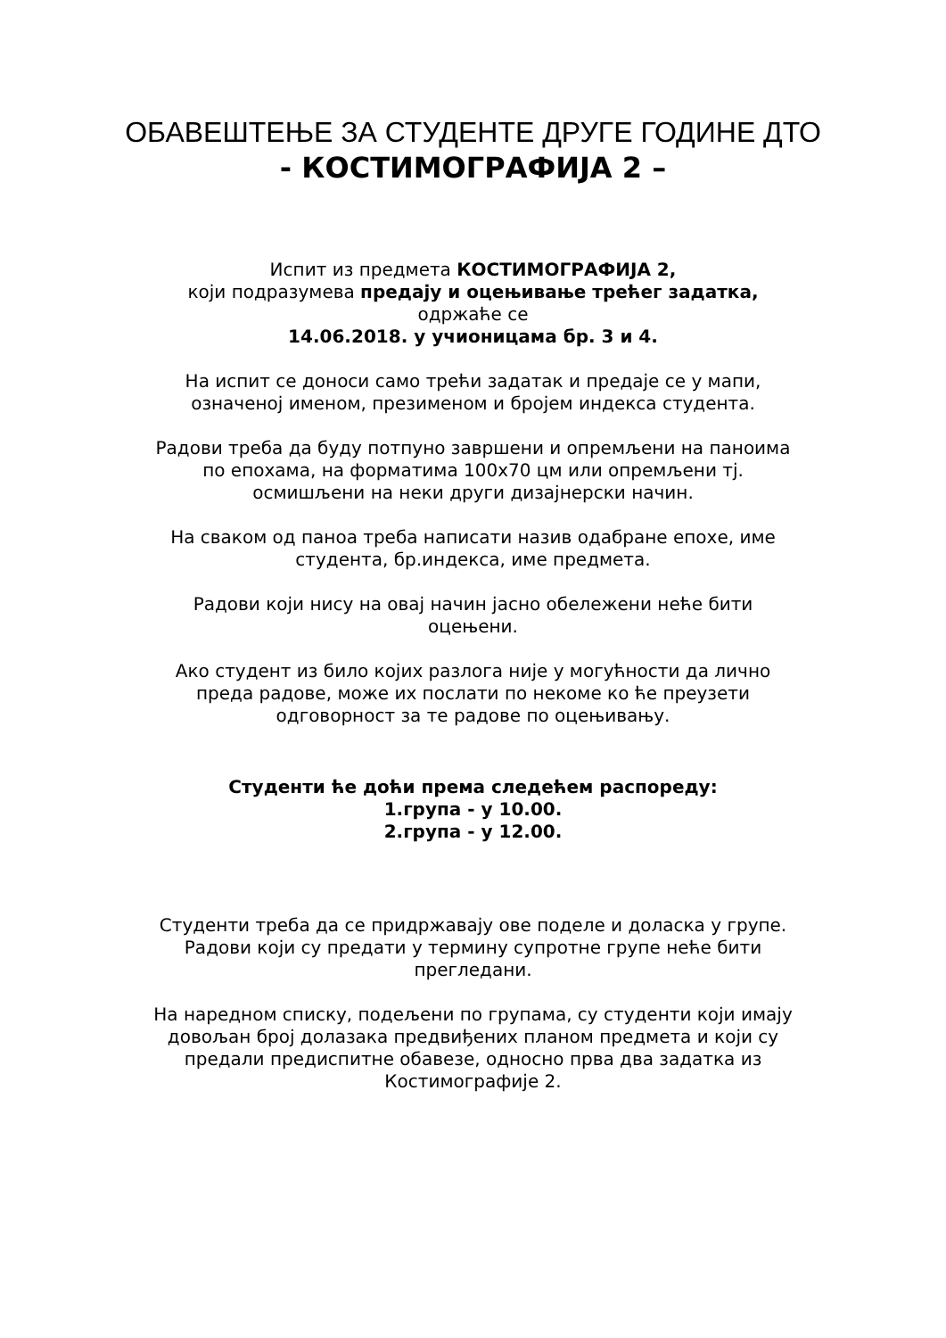ОБАВЕШТЕЊЕ ЗА СТУДЕНТЕ ДРУГЕ ГОДИНЕ ДТО
- КОСТИМОГРАФИЈА 2 –
Испит из предмета КОСТИМОГРАФИЈА 2,
који подразумева предају и оцењивање трећег задатка,
одржаће се
14.06.2018. у учионицама бр. 3 и 4.
На испит се доноси само трећи задатак и предаје се у мапи,
означеној именом, презименом и бројем индекса студента.
Радови треба да буду потпуно завршени и опремљени на паноима
по епохама, на форматима 100x70 цм или опремљени тј.
осмишљени на неки други дизајнерски начин.
На сваком од паноа треба написати назив одабране епохе, име
студента, бр.индекса, име предмета.
Радови који нису на овај начин јасно обележени неће бити
оцењени.
Ако студент из било којих разлога није у могућности да лично
преда радове, може их послати по некоме ко ће преузети
одговорност за те радове по оцењивању.
Студенти ће доћи према следећем распореду:
1.група - у 10.00.
2.група - у 12.00.
Студенти треба да се придржавају ове поделе и доласка у групе.
Радови који су предати у термину супротне групе неће бити
прегледани.
На наредном списку, подељени по групама, су студенти који имају
довољан број долазака предвиђених планом предмета и који су
предали предиспитне обавезе, односно прва два задатка из
Костимографије 2.